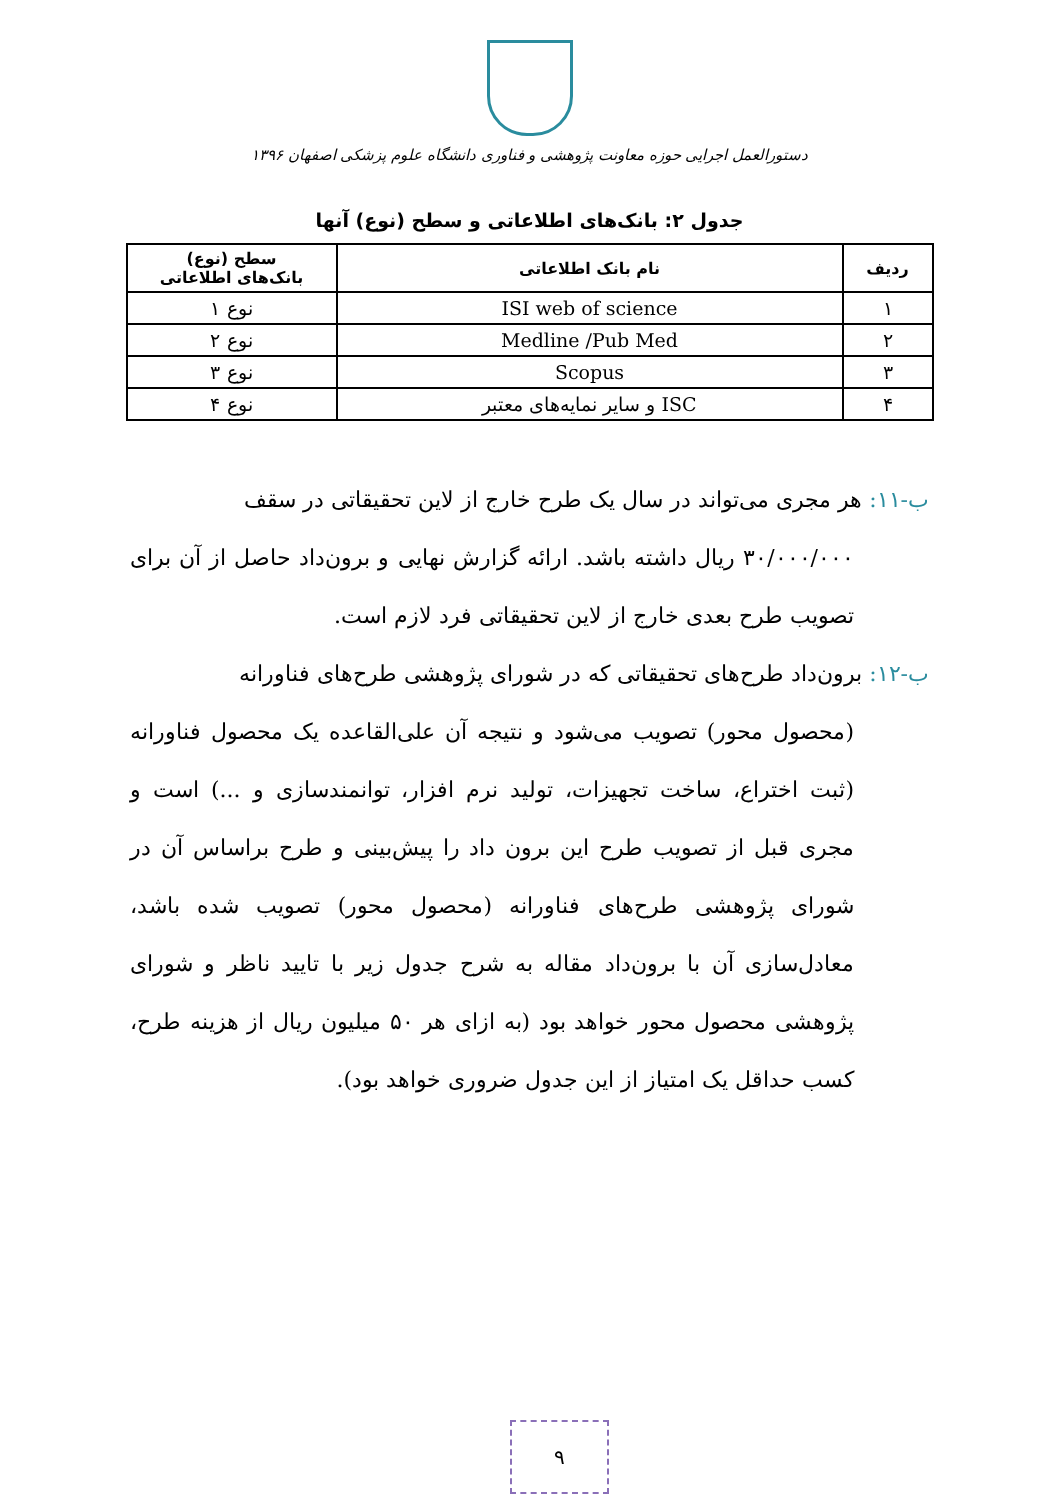دستورالعمل اجرایی حوزه معاونت پژوهشی و فناوری دانشگاه علوم پزشکی اصفهان ۱۳۹۶
جدول ۲: بانک‌های اطلاعاتی و سطح (نوع) آنها
| ردیف | نام بانک اطلاعاتی | سطح (نوع) بانک‌های اطلاعاتی |
| --- | --- | --- |
| ۱ | ISI web of science | نوع ۱ |
| ۲ | Medline /Pub Med | نوع ۲ |
| ۳ | Scopus | نوع ۳ |
| ۴ | ISC و سایر نمایه‌های معتبر | نوع ۴ |
ب-۱۱: هر مجری می‌تواند در سال یک طرح خارج از لاین تحقیقاتی در سقف
۳۰/۰۰۰/۰۰۰ ریال داشته باشد. ارائه گزارش نهایی و برون‌داد حاصل از آن برای تصویب طرح بعدی خارج از لاین تحقیقاتی فرد لازم است.
ب-۱۲: برون‌داد طرح‌های تحقیقاتی که در شورای پژوهشی طرح‌های فناورانه
(محصول محور) تصویب می‌شود و نتیجه آن علی‌القاعده یک محصول فناورانه (ثبت اختراع، ساخت تجهیزات، تولید نرم افزار، توانمندسازی و ...) است و مجری قبل از تصویب طرح این برون داد را پیش‌بینی و طرح براساس آن در شورای پژوهشی طرح‌های فناورانه (محصول محور) تصویب شده باشد، معادل‌سازی آن با برون‌داد مقاله به شرح جدول زیر با تایید ناظر و شورای پژوهشی محصول محور خواهد بود (به ازای هر ۵۰ میلیون ریال از هزینه طرح، کسب حداقل یک امتیاز از این جدول ضروری خواهد بود).
۹